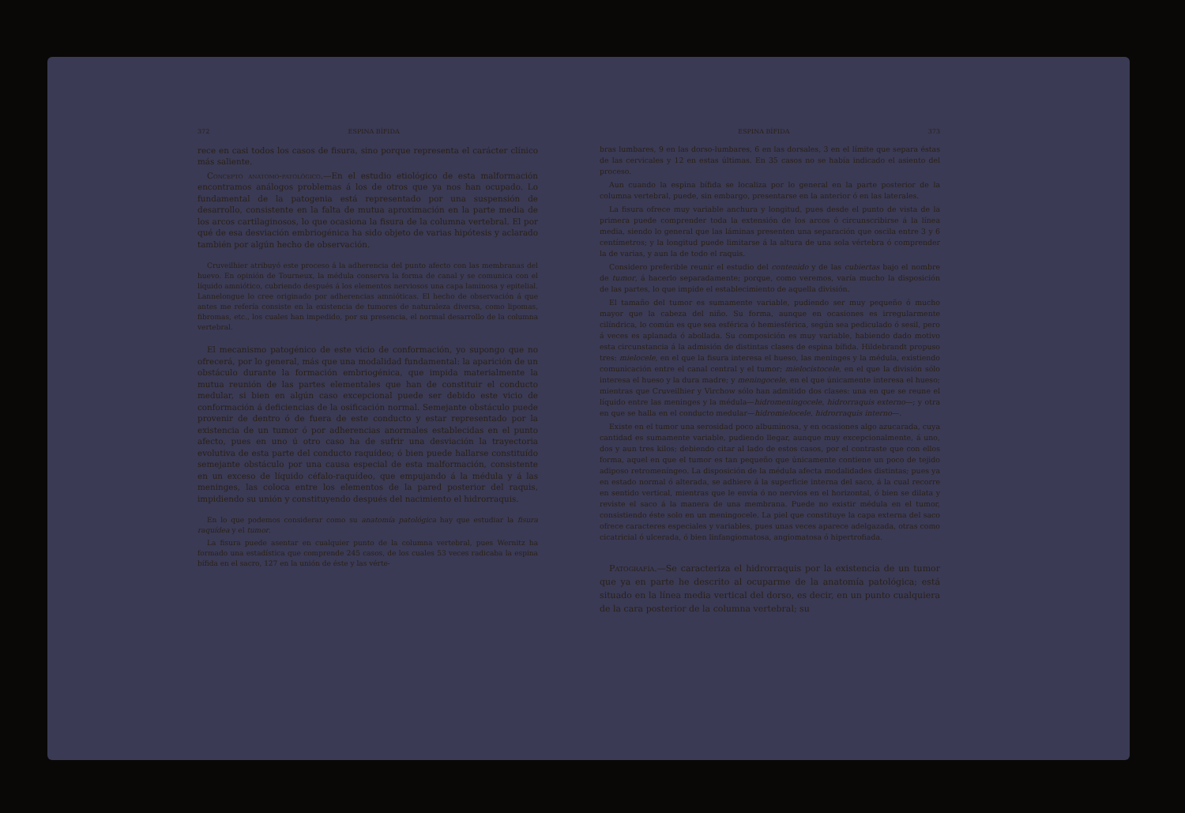372 ESPINA BÍFIDA
rece en casi todos los casos de fisura, sino porque representa el carácter clínico más saliente.
Concepto anatomo-patológico.—En el estudio etiológico de esta malformación encontramos análogos problemas á los de otros que ya nos han ocupado. Lo fundamental de la patogenia está representado por una suspensión de desarrollo, consistente en la falta de mutua aproximación en la parte media de los arcos cartilaginosos, lo que ocasiona la fisura de la columna vertebral. El por qué de esa desviación embriogénica ha sido objeto de varias hipótesis y aclarado también por algún hecho de observación.
Cruveilhier atribuyó este proceso á la adherencia del punto afecto con las membranas del huevo. En opinión de Tourneux, la médula conserva la forma de canal y se comunica con el líquido amniótico, cubriendo después á los elementos nerviosos una capa laminosa y epitelial. Lannelongue lo cree originado por adherencias amnióticas. El hecho de observación á que antes me refería consiste en la existencia de tumores de naturaleza diversa, como lipomas, fibromas, etc., los cuales han impedido, por su presencia, el normal desarrollo de la columna vertebral.
El mecanismo patogénico de este vicio de conformación, yo supongo que no ofrecerá, por lo general, más que una modalidad fundamental: la aparición de un obstáculo durante la formación embriogénica, que impida materialmente la mutua reunión de las partes elementales que han de constituir el conducto medular, si bien en algún caso excepcional puede ser debido este vicio de conformación á deficiencias de la osificación normal. Semejante obstáculo puede provenir de dentro ó de fuera de este conducto y estar representado por la existencia de un tumor ó por adherencias anormales establecidas en el punto afecto, pues en uno ú otro caso ha de sufrir una desviación la trayectoria evolutiva de esta parte del conducto raquídeo; ó bien puede hallarse constituído semejante obstáculo por una causa especial de esta malformación, consistente en un exceso de líquido céfalo-raquídeo, que empujando á la médula y á las meninges, las coloca entre los elementos de la pared posterior del raquis, impidiendo su unión y constituyendo después del nacimiento el hidrorraquis.
En lo que podemos considerar como su anatomía patológica hay que estudiar la fisura raquídea y el tumor.
La fisura puede asentar en cualquier punto de la columna vertebral, pues Wernitz ha formado una estadística que comprende 245 casos, de los cuales 53 veces radicaba la espina bífida en el sacro, 127 en la unión de éste y las vérte-
ESPINA BÍFIDA 373
bras lumbares, 9 en las dorso-lumbares, 6 en las dorsales, 3 en el límite que separa éstas de las cervicales y 12 en estas últimas. En 35 casos no se había indicado el asiento del proceso.
Aun cuando la espina bífida se localiza por lo general en la parte posterior de la columna vertebral, puede, sin embargo, presentarse en la anterior ó en las laterales.
La fisura ofrece muy variable anchura y longitud, pues desde el punto de vista de la primera puede comprender toda la extensión de los arcos ó circunscribirse á la línea media, siendo lo general que las láminas presenten una separación que oscila entre 3 y 6 centímetros; y la longitud puede limitarse á la altura de una sola vértebra ó comprender la de varias, y aun la de todo el raquis.
Considero preferible reunir el estudio del contenido y de las cubiertas bajo el nombre de tumor, á hacerlo separadamente; porque, como veremos, varía mucho la disposición de las partes, lo que impide el establecimiento de aquella división.
El tamaño del tumor es sumamente variable, pudiendo ser muy pequeño ó mucho mayor que la cabeza del niño. Su forma, aunque en ocasiones es irregularmente cilíndrica, lo común es que sea esférica ó hemiesférica, según sea pediculado ó sesil, pero á veces es aplanada ó abollada. Su composición es muy variable, habiendo dado motivo esta circunstancia á la admisión de distintas clases de espina bífida. Hildebrandt propuso tres: mielocele, en el que la fisura interesa el hueso, las meninges y la médula, existiendo comunicación entre el canal central y el tumor; mielocistocele, en el que la división sólo interesa el hueso y la dura madre; y meningocele, en el que únicamente interesa el hueso; mientras que Cruveilhier y Virchow sólo han admitido dos clases: una en que se reune el líquido entre las meninges y la médula—hidromeningocele, hidrorraquis externo—; y otra en que se halla en el conducto medular—hidromielocele, hidrorraquis interno—.
Existe en el tumor una serosidad poco albuminosa, y en ocasiones algo azucarada, cuya cantidad es sumamente variable, pudiendo llegar, aunque muy excepcionalmente, á uno, dos y aun tres kilos; debiendo citar al lado de estos casos, por el contraste que con ellos forma, aquel en que el tumor es tan pequeño que únicamente contiene un poco de tejido adiposo retromeníngeo. La disposición de la médula afecta modalidades distintas; pues ya en estado normal ó alterada, se adhiere á la superficie interna del saco, á la cual recorre en sentido vertical, mientras que le envía ó no nervios en el horizontal, ó bien se dilata y reviste el saco á la manera de una membrana. Puede no existir médula en el tumor, consistiendo éste solo en un meningocele. La piel que constituye la capa externa del saco ofrece caracteres especiales y variables, pues unas veces aparece adelgazada, otras como cicatricial ó ulcerada, ó bien linfangiomatosa, angiomatosa ó hipertrofiada.
Patografía.—Se caracteriza el hidrorraquis por la existencia de un tumor que ya en parte he descrito al ocuparme de la anatomía patológica; está situado en la línea media vertical del dorso, es decir, en un punto cualquiera de la cara posterior de la columna vertebral; su